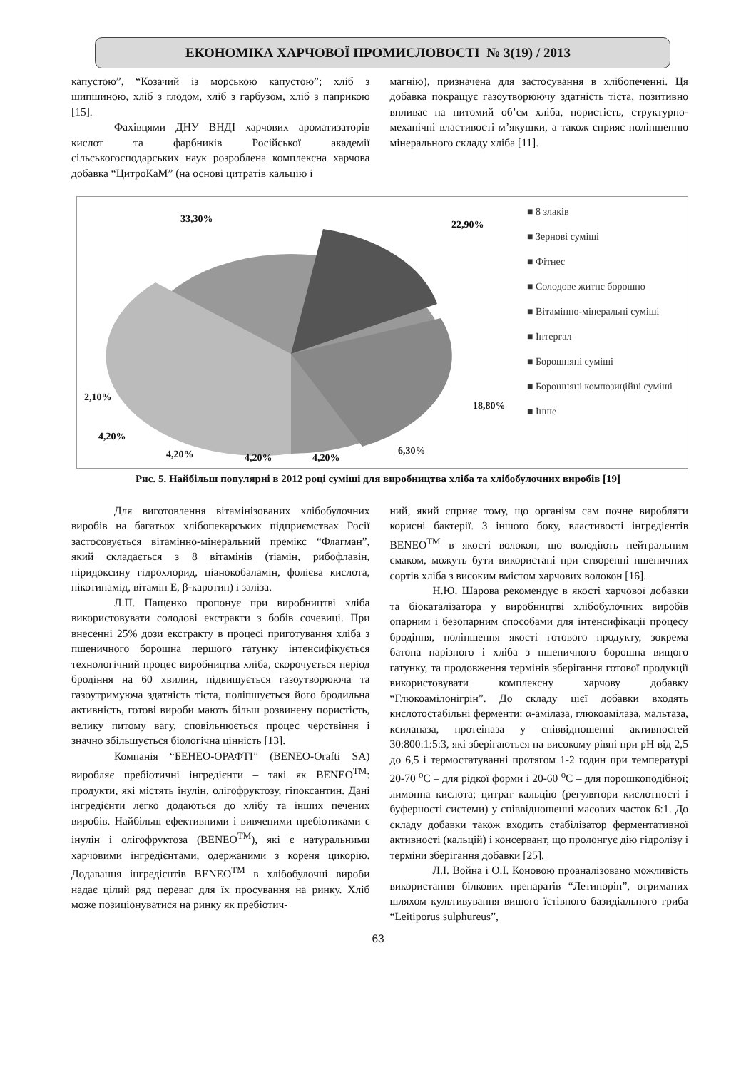ЕКОНОМІКА ХАРЧОВОЇ ПРОМИСЛОВОСТІ № 3(19) / 2013
капустою”, “Козачий із морською капустою”; хліб з шипшиною, хліб з глодом, хліб з гарбузом, хліб з паприкою [15].
Фахівцями ДНУ ВНДІ харчових ароматизаторів кислот та фарбників Російської академії сільськогосподарських наук розроблена комплексна харчова добавка “ЦитроКаМ” (на основі цитратів кальцію і
магнію), призначена для застосування в хлібопеченні. Ця добавка покращує газоутворюючу здатність тіста, позитивно впливає на питомий об’єм хліба, пористість, структурно-механічні властивості м’якушки, а також сприяє поліпшенню мінерального складу хліба [11].
33,30% 22,90%
18,80%
2,10%
4,20%
4,20% 4,20% 4,20%
6,30%
■ 8 злаків
■ Зернові суміші
■ Фітнес
■ Солодове житнє борошно
■ Вітамінно-мінеральні суміші
■ Інтергал
■ Борошняні суміші
■ Борошняні композиційні суміші
■ Інше
Рис. 5. Найбільш популярні в 2012 році суміші для виробництва хліба та хлібобулочних виробів [19]
Для виготовлення вітамінізованих хлібобулочних виробів на багатьох хлібопекарських підприємствах Росії застосовується вітамінно-мінеральний премікс “Флагман”, який складається з 8 вітамінів (тіамін, рибофлавін, піридоксину гідрохлорид, ціанокобаламін, фолієва кислота, нікотинамід, вітамін Е, β-каротин) і заліза.
Л.П. Пащенко пропонує при виробництві хліба використовувати солодові екстракти з бобів сочевиці. При внесенні 25% дози екстракту в процесі приготування хліба з пшеничного борошна першого гатунку інтенсифікується технологічний процес виробництва хліба, скорочується період бродіння на 60 хвилин, підвищується газоутворююча та газоутримуюча здатність тіста, поліпшується його бродильна активність, готові вироби мають більш розвинену пористість, велику питому вагу, сповільнюється процес черствіння і значно збільшується біологічна цінність [13].
Компанія “БЕНЕО-ОРАФТІ” (BENEO-Orafti SA) виробляє пребіотичні інгредієнти – такі як BENEO<sup>TM</sup>: продукти, які містять інулін, олігофруктозу, гіпоксантин. Дані інгредієнти легко додаються до хлібу та інших печених виробів. Найбільш ефективними і вивченими пребіотиками є інулін і олігофруктоза (BENEO<sup>TM</sup>), які є натуральними харчовими інгредієнтами, одержаними з кореня цикорію. Додавання інгредієнтів BENEO<sup>TM</sup> в хлібобулочні вироби надає цілий ряд переваг для їх просування на ринку. Хліб може позиціонуватися на ринку як пребіотич-
ний, який сприяє тому, що організм сам почне виробляти корисні бактерії. З іншого боку, властивості інгредієнтів BENEO<sup>TM</sup> в якості волокон, що володіють нейтральним смаком, можуть бути використані при створенні пшеничних сортів хліба з високим вмістом харчових волокон [16].
Н.Ю. Шарова рекомендує в якості харчової добавки та біокаталізатора у виробництві хлібобулочних виробів опарним і безопарним способами для інтенсифікації процесу бродіння, поліпшення якості готового продукту, зокрема батона нарізного і хліба з пшеничного борошна вищого гатунку, та продовження термінів зберігання готової продукції використовувати комплексну харчову добавку “Глюкоамілонігрін”. До складу цієї добавки входять кислотостабільні ферменти: α-амілаза, глюкоамілаза, мальтаза, ксиланаза, протеіназа у співвідношенні активностей 30:800:1:5:3, які зберігаються на високому рівні при рН від 2,5 до 6,5 і термостатуванні протягом 1-2 годин при температурі 20-70 <sup>о</sup>С – для рідкої форми і 20-60 <sup>о</sup>С – для порошкоподібної; лимонна кислота; цитрат кальцію (регулятори кислотності і буферності системи) у співвідношенні масових часток 6:1. До складу добавки також входить стабілізатор ферментативної активності (кальцій) і консервант, що пролонгує дію гідролізу і терміни зберігання добавки [25].
Л.І. Война і О.І. Коновою проаналізовано можливість використання білкових препаратів “Летипорін”, отриманих шляхом культивування вищого їстівного базидіального гриба “Leitiporus sulphureus”,
63